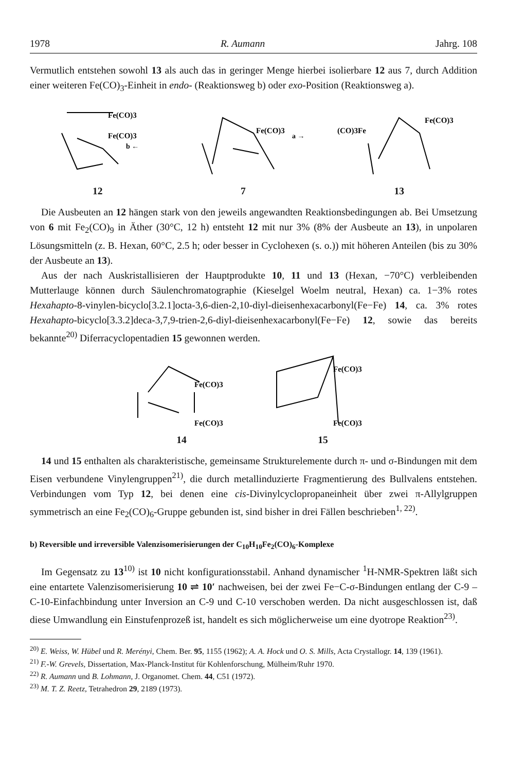1978 R. Aumann Jahrg. 108
Vermutlich entstehen sowohl 13 als auch das in geringer Menge hierbei isolierbare 12 aus 7, durch Addition einer weiteren Fe(CO)<sub>3</sub>-Einheit in endo- (Reaktionsweg b) oder exo-Position (Reaktionsweg a).
Fe(CO)3
Fe(CO)3
b ←
12
Fe(CO)3
a →
7
(CO)3Fe
Fe(CO)3
13
Die Ausbeuten an 12 hängen stark von den jeweils angewandten Reaktionsbedingungen ab. Bei Umsetzung von 6 mit Fe<sub>2</sub>(CO)<sub>9</sub> in Äther (30°C, 12 h) entsteht 12 mit nur 3% (8% der Ausbeute an 13), in unpolaren Lösungsmitteln (z. B. Hexan, 60°C, 2.5 h; oder besser in Cyclohexen (s. o.)) mit höheren Anteilen (bis zu 30% der Ausbeute an 13).
Aus der nach Auskristallisieren der Hauptprodukte 10, 11 und 13 (Hexan, −70°C) verbleibenden Mutterlauge können durch Säulenchromatographie (Kieselgel Woelm neutral, Hexan) ca. 1−3% rotes Hexahapto-8-vinylen-bicyclo[3.2.1]octa-3,6-dien-2,10-diyl-dieisenhexacarbonyl(Fe−Fe) 14, ca. 3% rotes Hexahapto-bicyclo[3.3.2]deca-3,7,9-trien-2,6-diyl-dieisenhexacarbonyl(Fe−Fe) 12, sowie das bereits bekannte<sup>20)</sup> Diferracyclopentadien 15 gewonnen werden.
Fe(CO)3
Fe(CO)3
14
Fe(CO)3
Fe(CO)3
15
14 und 15 enthalten als charakteristische, gemeinsame Strukturelemente durch π- und σ-Bindungen mit dem Eisen verbundene Vinylengruppen<sup>21)</sup>, die durch metallinduzierte Fragmentierung des Bullvalens entstehen. Verbindungen vom Typ 12, bei denen eine cis-Divinylcyclopropaneinheit über zwei π-Allylgruppen symmetrisch an eine Fe<sub>2</sub>(CO)<sub>6</sub>-Gruppe gebunden ist, sind bisher in drei Fällen beschrieben<sup>1, 22)</sup>.
b) Reversible und irreversible Valenzisomerisierungen der C<sub>10</sub>H<sub>10</sub>Fe<sub>2</sub>(CO)<sub>6</sub>-Komplexe
Im Gegensatz zu 13<sup>10)</sup> ist 10 nicht konfigurationsstabil. Anhand dynamischer <sup>1</sup>H-NMR-Spektren läßt sich eine entartete Valenzisomerisierung 10 ⇌ 10′ nachweisen, bei der zwei Fe−C-σ-Bindungen entlang der C-9 – C-10-Einfachbindung unter Inversion an C-9 und C-10 verschoben werden. Da nicht ausgeschlossen ist, daß diese Umwandlung ein Einstufenprozeß ist, handelt es sich möglicherweise um eine dyotrope Reaktion<sup>23)</sup>.
<sup>20)</sup> E. Weiss, W. Hübel und R. Merényi, Chem. Ber. 95, 1155 (1962); A. A. Hock und O. S. Mills, Acta Crystallogr. 14, 139 (1961).
<sup>21)</sup> F.-W. Grevels, Dissertation, Max-Planck-Institut für Kohlenforschung, Mülheim/Ruhr 1970.
<sup>22)</sup> R. Aumann und B. Lohmann, J. Organomet. Chem. 44, C51 (1972).
<sup>23)</sup> M. T. Z. Reetz, Tetrahedron 29, 2189 (1973).